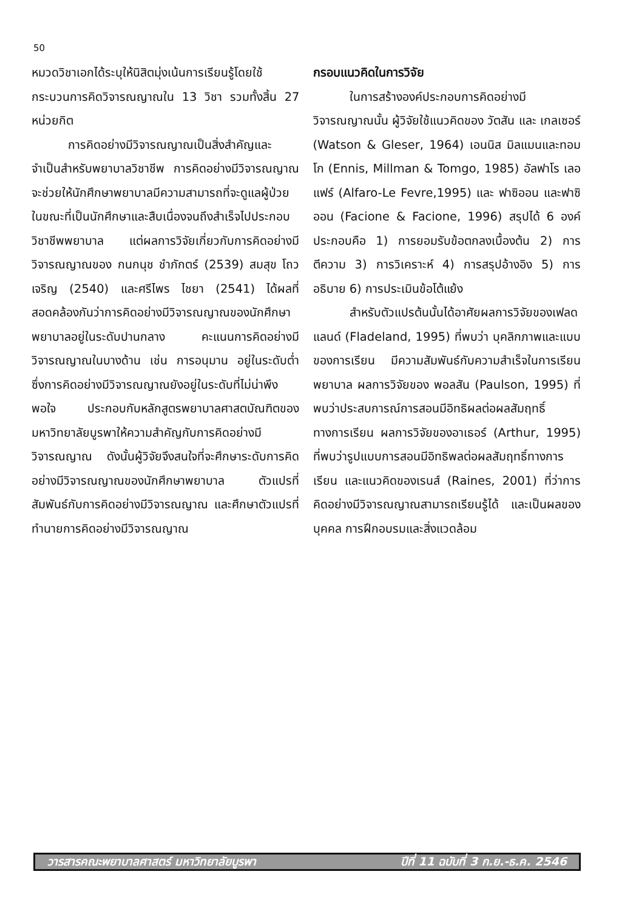50
หมวดวิชาเอกได้ระบุให้นิสิตมุ่งเน้นการเรียนรู้โดยใช้กระบวนการคิดวิจารณญาณใน 13 วิชา รวมทั้งสิ้น 27 หน่วยกิต
การคิดอย่างมีวิจารณญาณเป็นสิ่งสำคัญและจำเป็นสำหรับพยาบาลวิชาชีพ การคิดอย่างมีวิจารณญาณจะช่วยให้นักศึกษาพยาบาลมีความสามารถที่จะดูแลผู้ป่วยในขณะที่เป็นนักศึกษาและสืบเนื่องจนถึงสำเร็จไปประกอบวิชาชีพพยาบาล แต่ผลการวิจัยเกี่ยวกับการคิดอย่างมีวิจารณญาณของ กนกนุช ชำภักตร์ (2539) สมสุข โถวเจริญ (2540) และศรีไพร ไชยา (2541) ได้ผลที่สอดคล้องกันว่าการคิดอย่างมีวิจารณญาณของนักศึกษาพยาบาลอยู่ในระดับปานกลาง คะแนนการคิดอย่างมีวิจารณญาณในบางด้าน เช่น การอนุมาน อยู่ในระดับต่ำ ซึ่งการคิดอย่างมีวิจารณญาณยังอยู่ในระดับที่ไม่น่าพึงพอใจ ประกอบกับหลักสูตรพยาบาลศาสตบัณฑิตของมหาวิทยาลัยบูรพาให้ความสำคัญกับการคิดอย่างมีวิจารณญาณ ดังนั้นผู้วิจัยจึงสนใจที่จะศึกษาระดับการคิดอย่างมีวิจารณญาณของนักศึกษาพยาบาล ตัวแปรที่สัมพันธ์กับการคิดอย่างมีวิจารณญาณ และศึกษาตัวแปรที่ทำนายการคิดอย่างมีวิจารณญาณ
กรอบแนวคิดในการวิจัย
ในการสร้างองค์ประกอบการคิดอย่างมีวิจารณญาณนั้น ผู้วิจัยใช้แนวคิดของ วัตสัน และ เกลเซอร์ (Watson & Gleser, 1964) เอนนิส มิลแมนและทอมโก (Ennis, Millman & Tomgo, 1985) อัลฟาโร เลอแฟร์ (Alfaro-Le Fevre,1995) และ ฟาซิออน และฟาซิออน (Facione & Facione, 1996) สรุปได้ 6 องค์ ประกอบคือ 1) การยอมรับข้อตกลงเบื้องต้น 2) การตีความ 3) การวิเคราะห์ 4) การสรุปอ้างอิง 5) การอธิบาย 6) การประเมินข้อโต้แย้ง
สำหรับตัวแปรต้นนั้นได้อาศัยผลการวิจัยของเฟลดแลนด์ (Fladeland, 1995) ที่พบว่า บุคลิกภาพและแบบของการเรียน มีความสัมพันธ์กับความสำเร็จในการเรียนพยาบาล ผลการวิจัยของ พอลสัน (Paulson, 1995) ที่พบว่าประสบการณ์การสอนมีอิทธิผลต่อผลสัมฤทธิ์ทางการเรียน ผลการวิจัยของอาเธอร์ (Arthur, 1995) ที่พบว่ารูปแบบการสอนมีอิทธิพลต่อผลสัมฤทธิ์ทางการเรียน และแนวคิดของเรนส์ (Raines, 2001) ที่ว่าการคิดอย่างมีวิจารณญาณสามารถเรียนรู้ได้ และเป็นผลของบุคคล การฝึกอบรมและสิ่งแวดล้อม
วารสารคณะพยาบาลศาสตร์ มหาวิทยาลัยบูรพา ปีที่ 11 ฉบับที่ 3 ก.ย.-ธ.ค. 2546